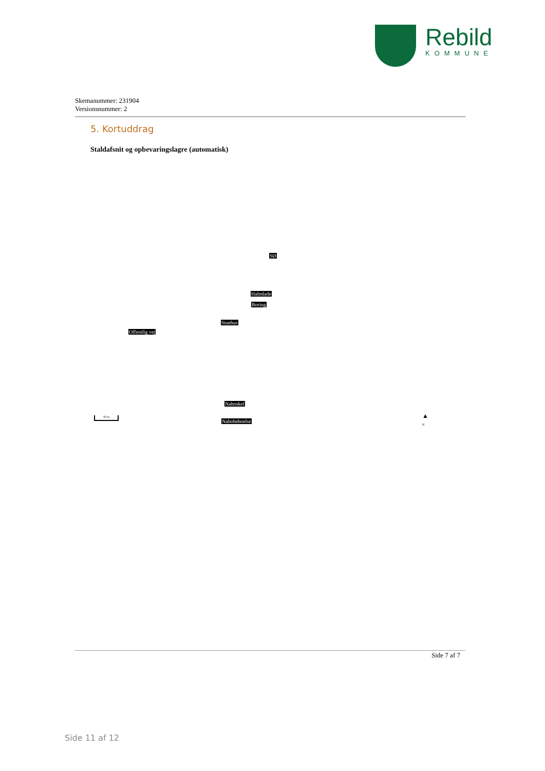Rebild
KOMMUNE
Skemanummer: 231904
Versionsnummer: 2
5. Kortuddrag
Staldafsnit og opbevaringslagre (automatisk)
SØ
Halmlade
Boring
Stuehus
Offentlig vej
Naboskel
Nabobeboelse
50 m ▲
N
Side 7 af 7
Side 11 af 12